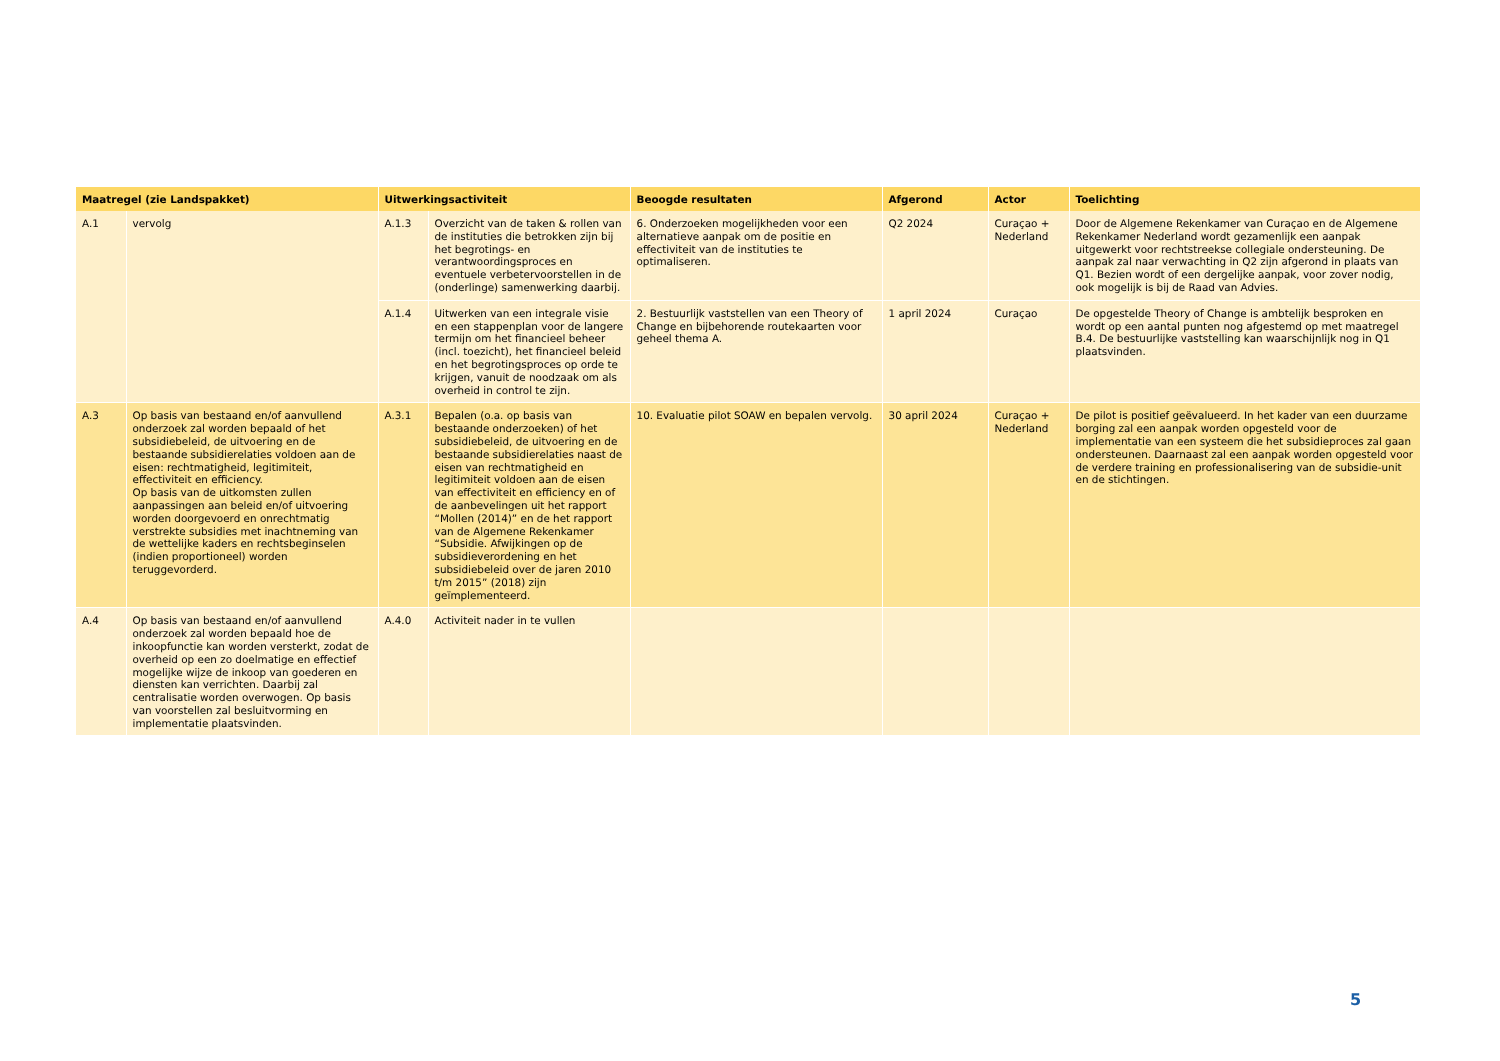| Maatregel (zie Landspakket) | | Uitwerkingsactiviteit | | Beoogde resultaten | Afgerond | Actor | Toelichting |
| --- | --- | --- | --- | --- | --- | --- | --- |
| A.1 | vervolg | A.1.3 | Overzicht van de taken & rollen van de instituties die betrokken zijn bij het begrotings- en verantwoordingsproces en eventuele verbetervoorstellen in de (onderlinge) samenwerking daarbij. | 6. Onderzoeken mogelijkheden voor een alternatieve aanpak om de positie en effectiviteit van de instituties te optimaliseren. | Q2 2024 | Curaçao + Nederland | Door de Algemene Rekenkamer van Curaçao en de Algemene Rekenkamer Nederland wordt gezamenlijk een aanpak uitgewerkt voor rechtstreekse collegiale ondersteuning. De aanpak zal naar verwachting in Q2 zijn afgerond in plaats van Q1. Bezien wordt of een dergelijke aanpak, voor zover nodig, ook mogelijk is bij de Raad van Advies. |
| | | A.1.4 | Uitwerken van een integrale visie en een stappenplan voor de langere termijn om het financieel beheer (incl. toezicht), het financieel beleid en het begrotingsproces op orde te krijgen, vanuit de noodzaak om als overheid in control te zijn. | 2. Bestuurlijk vaststellen van een Theory of Change en bijbehorende routekaarten voor geheel thema A. | 1 april 2024 | Curaçao | De opgestelde Theory of Change is ambtelijk besproken en wordt op een aantal punten nog afgestemd op met maatregel B.4. De bestuurlijke vaststelling kan waarschijnlijk nog in Q1 plaatsvinden. |
| A.3 | Op basis van bestaand en/of aanvullend onderzoek zal worden bepaald of het subsidiebeleid, de uitvoering en de bestaande subsidierelaties voldoen aan de eisen: rechtmatigheid, legitimiteit, effectiviteit en efficiency. Op basis van de uitkomsten zullen aanpassingen aan beleid en/of uitvoering worden doorgevoerd en onrechtmatig verstrekte subsidies met inachtneming van de wettelijke kaders en rechtsbeginselen (indien proportioneel) worden teruggevorderd. | A.3.1 | Bepalen (o.a. op basis van bestaande onderzoeken) of het subsidiebeleid, de uitvoering en de bestaande subsidierelaties naast de eisen van rechtmatigheid en legitimiteit voldoen aan de eisen van effectiviteit en efficiency en of de aanbevelingen uit het rapport “Mollen (2014)” en de het rapport van de Algemene Rekenkamer “Subsidie. Afwijkingen op de subsidieverordening en het subsidiebeleid over de jaren 2010 t/m 2015” (2018) zijn geïmplementeerd. | 10. Evaluatie pilot SOAW en bepalen vervolg. | 30 april 2024 | Curaçao + Nederland | De pilot is positief geëvalueerd. In het kader van een duurzame borging zal een aanpak worden opgesteld voor de implementatie van een systeem die het subsidieproces zal gaan ondersteunen. Daarnaast zal een aanpak worden opgesteld voor de verdere training en professionalisering van de subsidie-unit en de stichtingen. |
| A.4 | Op basis van bestaand en/of aanvullend onderzoek zal worden bepaald hoe de inkoopfunctie kan worden versterkt, zodat de overheid op een zo doelmatige en effectief mogelijke wijze de inkoop van goederen en diensten kan verrichten. Daarbij zal centralisatie worden overwogen. Op basis van voorstellen zal besluitvorming en implementatie plaatsvinden. | A.4.0 | Activiteit nader in te vullen | | | | |
5